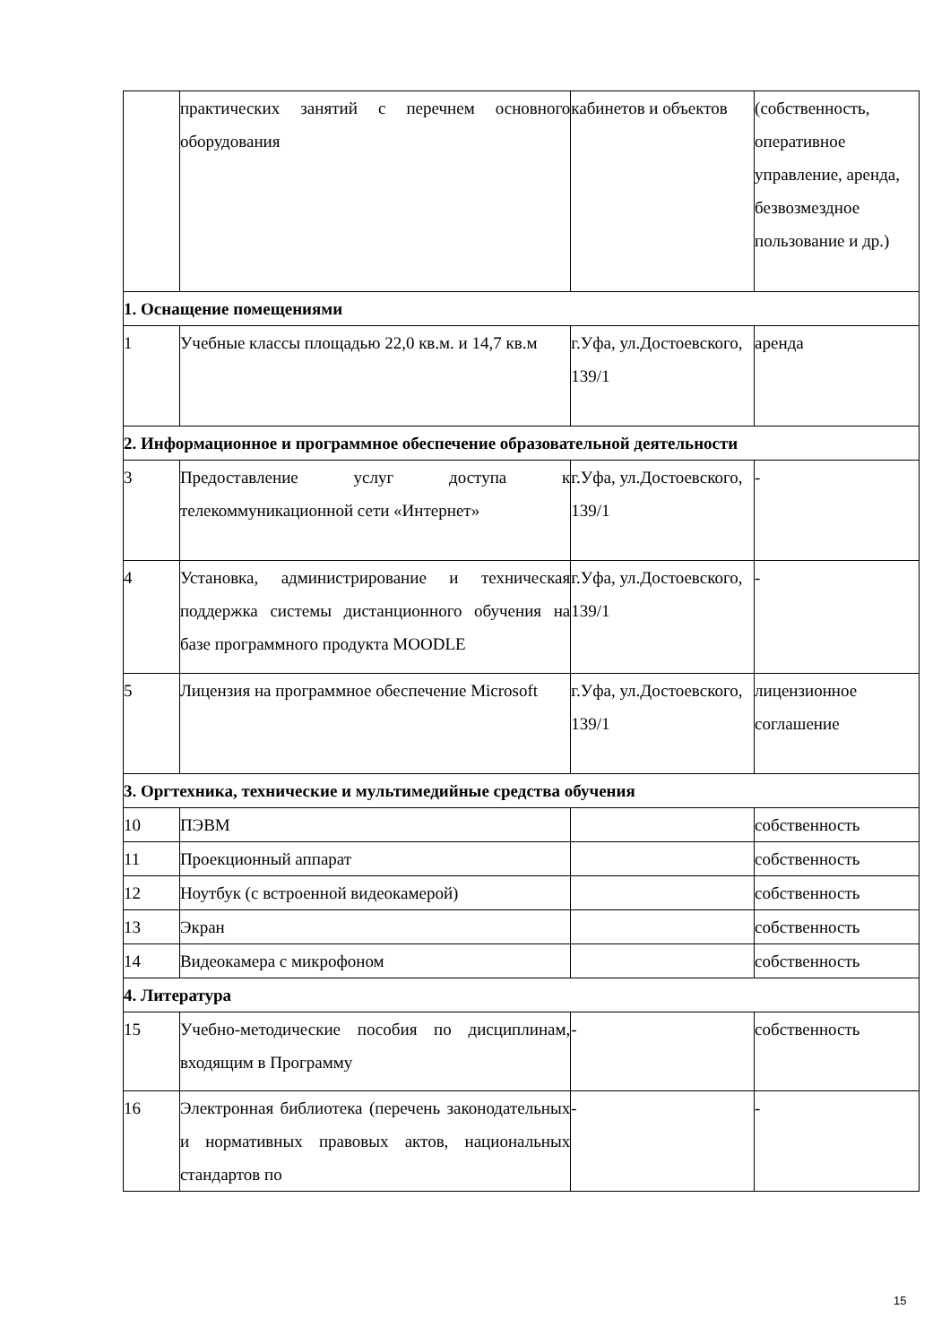| | практических занятий с перечнем основного оборудования | кабинетов и объектов | (собственность, оперативное управление, аренда, безвозмездное пользование и др.) |
| 1. Оснащение помещениями | | | |
| 1 | Учебные классы площадью 22,0 кв.м. и 14,7 кв.м | г.Уфа, ул.Достоевского, 139/1 | аренда |
| 2. Информационное и программное обеспечение образовательной деятельности | | | |
| 3 | Предоставление услуг доступа к телекоммуникационной сети «Интернет» | г.Уфа, ул.Достоевского, 139/1 | - |
| 4 | Установка, администрирование и техническая поддержка системы дистанционного обучения на базе программного продукта MOODLE | г.Уфа, ул.Достоевского, 139/1 | - |
| 5 | Лицензия на программное обеспечение Microsoft | г.Уфа, ул.Достоевского, 139/1 | лицензионное соглашение |
| 3. Оргтехника, технические и мультимедийные средства обучения | | | |
| 10 | ПЭВМ | | собственность |
| 11 | Проекционный аппарат | | собственность |
| 12 | Ноутбук (с встроенной видеокамерой) | | собственность |
| 13 | Экран | | собственность |
| 14 | Видеокамера с микрофоном | | собственность |
| 4. Литература | | | |
| 15 | Учебно-методические пособия по дисциплинам, входящим в Программу | - | собственность |
| 16 | Электронная библиотека (перечень законодательных и нормативных правовых актов, национальных стандартов по | - | - |
15